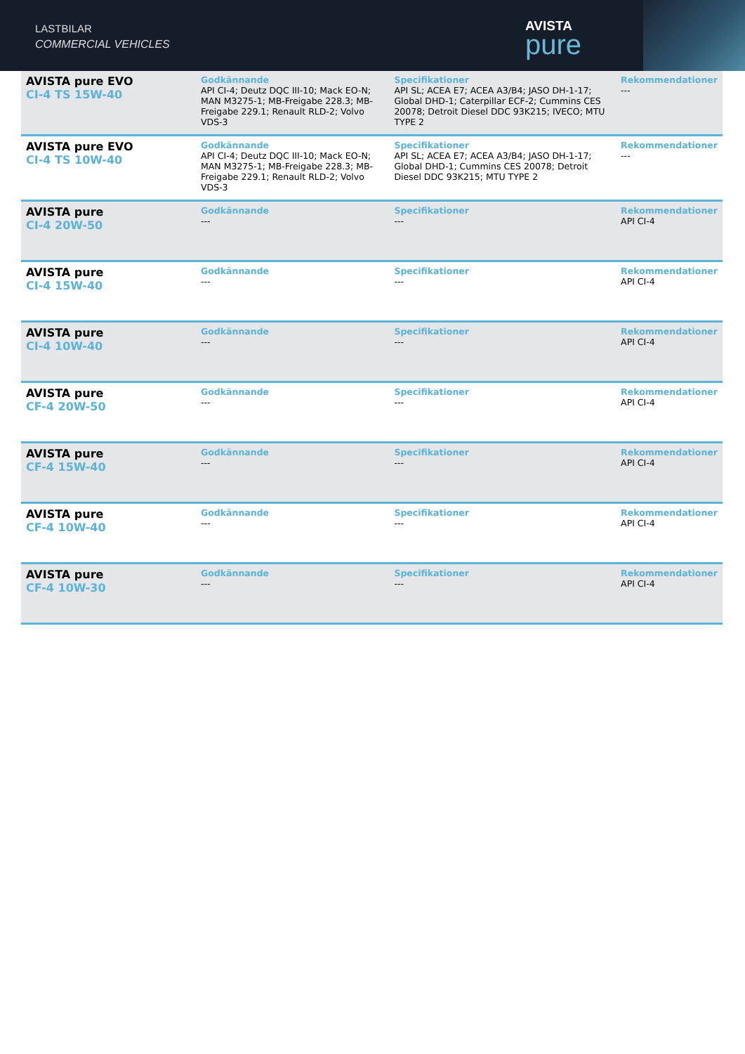LASTBILAR
COMMERCIAL VEHICLES
AVISTA
pure
| AVISTA pure EVO CI-4 TS 15W-40 | Godkännande API CI-4; Deutz DQC III-10; Mack EO-N; MAN M3275-1; MB-Freigabe 228.3; MB-Freigabe 229.1; Renault RLD-2; Volvo VDS-3 | Specifikationer API SL; ACEA E7; ACEA A3/B4; JASO DH-1-17; Global DHD-1; Caterpillar ECF-2; Cummins CES 20078; Detroit Diesel DDC 93K215; IVECO; MTU TYPE 2 | Rekommendationer --- |
| AVISTA pure EVO CI-4 TS 10W-40 | Godkännande API CI-4; Deutz DQC III-10; Mack EO-N; MAN M3275-1; MB-Freigabe 228.3; MB-Freigabe 229.1; Renault RLD-2; Volvo VDS-3 | Specifikationer API SL; ACEA E7; ACEA A3/B4; JASO DH-1-17; Global DHD-1; Cummins CES 20078; Detroit Diesel DDC 93K215; MTU TYPE 2 | Rekommendationer --- |
| AVISTA pure CI-4 20W-50 | Godkännande --- | Specifikationer --- | Rekommendationer API CI-4 |
| AVISTA pure CI-4 15W-40 | Godkännande --- | Specifikationer --- | Rekommendationer API CI-4 |
| AVISTA pure CI-4 10W-40 | Godkännande --- | Specifikationer --- | Rekommendationer API CI-4 |
| AVISTA pure CF-4 20W-50 | Godkännande --- | Specifikationer --- | Rekommendationer API CI-4 |
| AVISTA pure CF-4 15W-40 | Godkännande --- | Specifikationer --- | Rekommendationer API CI-4 |
| AVISTA pure CF-4 10W-40 | Godkännande --- | Specifikationer --- | Rekommendationer API CI-4 |
| AVISTA pure CF-4 10W-30 | Godkännande --- | Specifikationer --- | Rekommendationer API CI-4 |